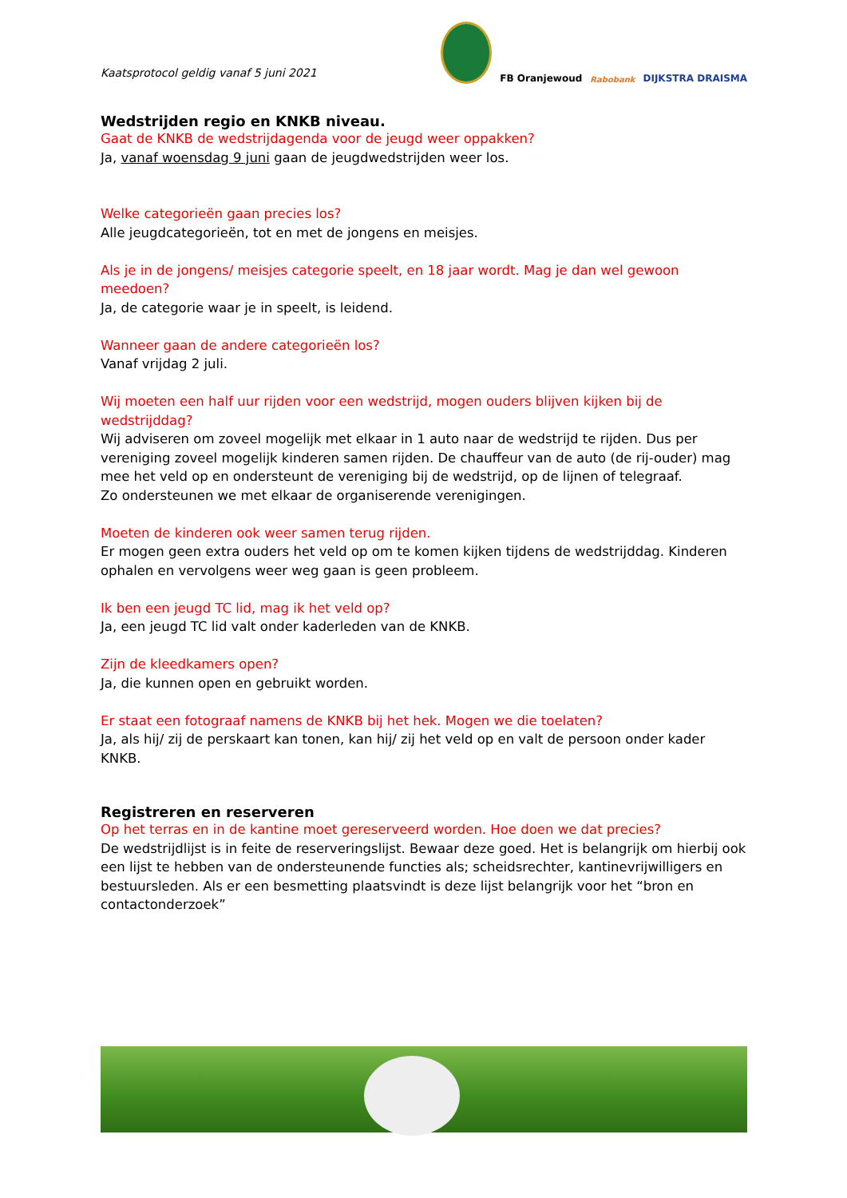Kaatsprotocol geldig vanaf 5 juni 2021
FB Oranjewoud Rabobank DIJKSTRA DRAISMA
Wedstrijden regio en KNKB niveau.
Gaat de KNKB de wedstrijdagenda voor de jeugd weer oppakken?
Ja, vanaf woensdag 9 juni gaan de jeugdwedstrijden weer los.
Welke categorieën gaan precies los?
Alle jeugdcategorieën, tot en met de jongens en meisjes.
Als je in de jongens/ meisjes categorie speelt, en 18 jaar wordt. Mag je dan wel gewoon meedoen?
Ja, de categorie waar je in speelt, is leidend.
Wanneer gaan de andere categorieën los?
Vanaf vrijdag 2 juli.
Wij moeten een half uur rijden voor een wedstrijd, mogen ouders blijven kijken bij de wedstrijddag?
Wij adviseren om zoveel mogelijk met elkaar in 1 auto naar de wedstrijd te rijden. Dus per vereniging zoveel mogelijk kinderen samen rijden. De chauffeur van de auto (de rij-ouder) mag mee het veld op en ondersteunt de vereniging bij de wedstrijd, op de lijnen of telegraaf.
Zo ondersteunen we met elkaar de organiserende verenigingen.
Moeten de kinderen ook weer samen terug rijden.
Er mogen geen extra ouders het veld op om te komen kijken tijdens de wedstrijddag. Kinderen ophalen en vervolgens weer weg gaan is geen probleem.
Ik ben een jeugd TC lid, mag ik het veld op?
Ja, een jeugd TC lid valt onder kaderleden van de KNKB.
Zijn de kleedkamers open?
Ja, die kunnen open en gebruikt worden.
Er staat een fotograaf namens de KNKB bij het hek. Mogen we die toelaten?
Ja, als hij/ zij de perskaart kan tonen, kan hij/ zij het veld op en valt de persoon onder kader KNKB.
Registreren en reserveren
Op het terras en in de kantine moet gereserveerd worden. Hoe doen we dat precies?
De wedstrijdlijst is in feite de reserveringslijst. Bewaar deze goed. Het is belangrijk om hierbij ook een lijst te hebben van de ondersteunende functies als; scheidsrechter, kantinevrijwilligers en bestuursleden. Als er een besmetting plaatsvindt is deze lijst belangrijk voor het “bron en contactonderzoek”